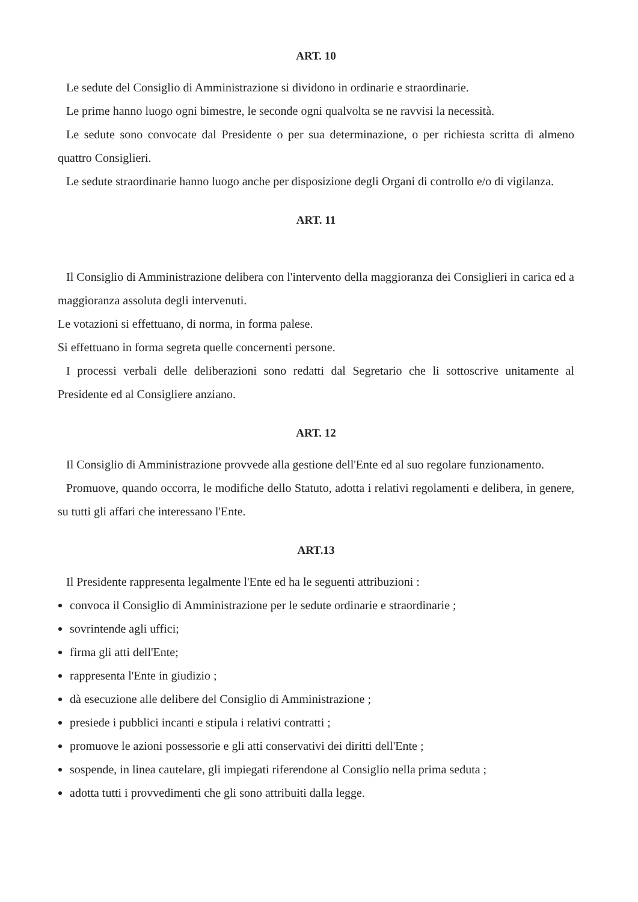ART. 10
Le sedute del Consiglio di Amministrazione si dividono in ordinarie e straordinarie.
Le prime hanno luogo ogni bimestre, le seconde ogni qualvolta se ne ravvisi la necessità.
Le sedute sono convocate dal Presidente o per sua determinazione, o per richiesta scritta di almeno quattro Consiglieri.
Le sedute straordinarie hanno luogo anche per disposizione degli Organi di controllo e/o di vigilanza.
ART. 11
Il Consiglio di Amministrazione delibera con l'intervento della maggioranza dei Consiglieri in carica ed a maggioranza assoluta degli intervenuti.
Le votazioni si effettuano, di norma, in forma palese.
Si effettuano in forma segreta quelle concernenti persone.
I processi verbali delle deliberazioni sono redatti dal Segretario che li sottoscrive unitamente al Presidente ed al Consigliere anziano.
ART. 12
Il Consiglio di Amministrazione provvede alla gestione dell'Ente ed al suo regolare funzionamento.
Promuove, quando occorra, le modifiche dello Statuto, adotta i relativi regolamenti e delibera, in genere, su tutti gli affari che interessano l'Ente.
ART.13
Il Presidente rappresenta legalmente l'Ente ed ha le seguenti attribuzioni :
convoca il Consiglio di Amministrazione per le sedute ordinarie e straordinarie ;
sovrintende agli uffici;
firma gli atti dell'Ente;
rappresenta l'Ente in giudizio ;
dà esecuzione alle delibere del Consiglio di Amministrazione ;
presiede i pubblici incanti e stipula i relativi contratti ;
promuove le azioni possessorie e gli atti conservativi dei diritti dell'Ente ;
sospende, in linea cautelare, gli impiegati riferendone al Consiglio nella prima seduta ;
adotta tutti i provvedimenti che gli sono attribuiti dalla legge.